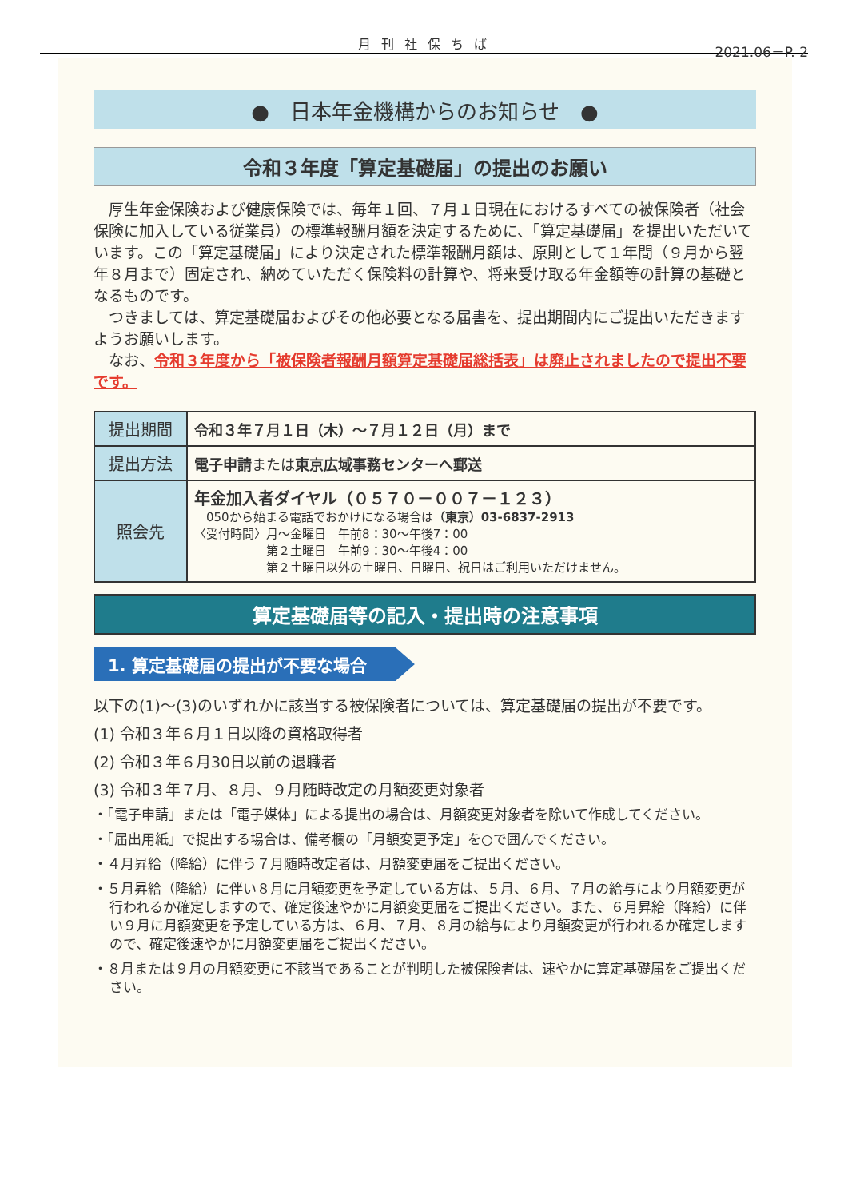月 刊 社 保 ち ば
2021.06－P. 2
●　日本年金機構からのお知らせ　●
令和３年度「算定基礎届」の提出のお願い
　厚生年金保険および健康保険では、毎年１回、７月１日現在におけるすべての被保険者（社会保険に加入している従業員）の標準報酬月額を決定するために、「算定基礎届」を提出いただいています。この「算定基礎届」により決定された標準報酬月額は、原則として１年間（９月から翌年８月まで）固定され、納めていただく保険料の計算や、将来受け取る年金額等の計算の基礎となるものです。
　つきましては、算定基礎届およびその他必要となる届書を、提出期間内にご提出いただきますようお願いします。
　なお、令和３年度から「被保険者報酬月額算定基礎届総括表」は廃止されましたので提出不要です。
| 提出期間 | 令和３年７月１日（木）～７月１２日（月）まで |
| 提出方法 | 電子申請 または 東京広域事務センターへ郵送 |
| 照会先 | 年金加入者ダイヤル（０５７０－００７－１２３） 050から始まる電話でおかけになる場合は （東京）03-6837-2913 〈受付時間〉月～金曜日 午前8：30～午後7：00 第２土曜日 午前9：30～午後4：00 第２土曜日以外の土曜日、日曜日、祝日はご利用いただけません。 |
算定基礎届等の記入・提出時の注意事項
1. 算定基礎届の提出が不要な場合
以下の(1)～(3)のいずれかに該当する被保険者については、算定基礎届の提出が不要です。
(1) 令和３年６月１日以降の資格取得者
(2) 令和３年６月30日以前の退職者
(3) 令和３年７月、８月、９月随時改定の月額変更対象者
・「電子申請」または「電子媒体」による提出の場合は、月額変更対象者を除いて作成してください。
・「届出用紙」で提出する場合は、備考欄の「月額変更予定」を○で囲んでください。
・４月昇給（降給）に伴う７月随時改定者は、月額変更届をご提出ください。
・５月昇給（降給）に伴い８月に月額変更を予定している方は、５月、６月、７月の給与により月額変更が行われるか確定しますので、確定後速やかに月額変更届をご提出ください。また、６月昇給（降給）に伴い９月に月額変更を予定している方は、６月、７月、８月の給与により月額変更が行われるか確定しますので、確定後速やかに月額変更届をご提出ください。
・８月または９月の月額変更に不該当であることが判明した被保険者は、速やかに算定基礎届をご提出ください。